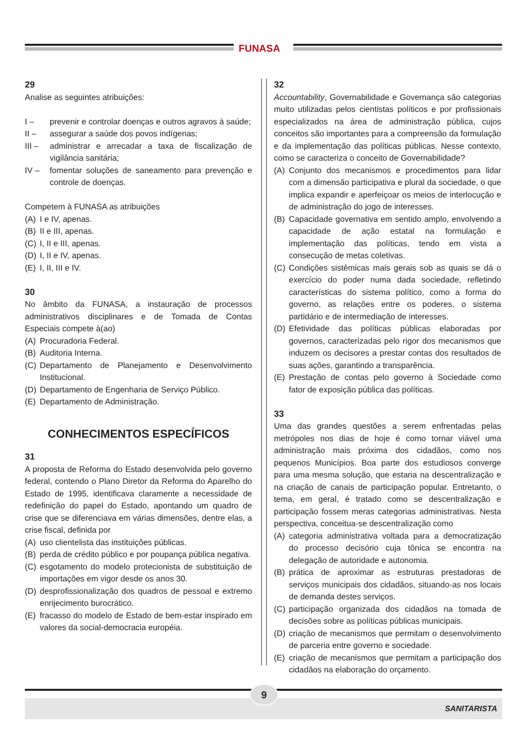FUNASA
29
Analise as seguintes atribuições:
I – prevenir e controlar doenças e outros agravos à saúde;
II – assegurar a saúde dos povos indígenas;
III – administrar e arrecadar a taxa de fiscalização de vigilância sanitária;
IV – fomentar soluções de saneamento para prevenção e controle de doenças.
Competem à FUNASA as atribuições
(A) I e IV, apenas.
(B) II e III, apenas.
(C) I, II e III, apenas.
(D) I, II e IV, apenas.
(E) I, II, III e IV.
30
No âmbito da FUNASA, a instauração de processos administrativos disciplinares e de Tomada de Contas Especiais compete à(ao)
(A) Procuradoria Federal.
(B) Auditoria Interna.
(C) Departamento de Planejamento e Desenvolvimento Institucional.
(D) Departamento de Engenharia de Serviço Público.
(E) Departamento de Administração.
CONHECIMENTOS ESPECÍFICOS
31
A proposta de Reforma do Estado desenvolvida pelo governo federal, contendo o Plano Diretor da Reforma do Aparelho do Estado de 1995, identificava claramente a necessidade de redefinição do papel do Estado, apontando um quadro de crise que se diferenciava em várias dimensões, dentre elas, a crise fiscal, definida por
(A) uso clientelista das instituições públicas.
(B) perda de crédito público e por poupança pública negativa.
(C) esgotamento do modelo protecionista de substituição de importações em vigor desde os anos 30.
(D) desprofissionalização dos quadros de pessoal e extremo enrijecimento burocrático.
(E) fracasso do modelo de Estado de bem-estar inspirado em valores da social-democracia européia.
32
Accountability, Governabilidade e Governança são categorias muito utilizadas pelos cientistas políticos e por profissionais especializados na área de administração pública, cujos conceitos são importantes para a compreensão da formulação e da implementação das políticas públicas. Nesse contexto, como se caracteriza o conceito de Governabilidade?
(A) Conjunto dos mecanismos e procedimentos para lidar com a dimensão participativa e plural da sociedade, o que implica expandir e aperfeiçoar os meios de interlocução e de administração do jogo de interesses.
(B) Capacidade governativa em sentido amplo, envolvendo a capacidade de ação estatal na formulação e implementação das políticas, tendo em vista a consecução de metas coletivas.
(C) Condições sistêmicas mais gerais sob as quais se dá o exercício do poder numa dada sociedade, refletindo características do sistema político, como a forma do governo, as relações entre os poderes, o sistema partidário e de intermediação de interesses.
(D) Efetividade das políticas públicas elaboradas por governos, caracterizadas pelo rigor dos mecanismos que induzem os decisores a prestar contas dos resultados de suas ações, garantindo a transparência.
(E) Prestação de contas pelo governo à Sociedade como fator de exposição pública das políticas.
33
Uma das grandes questões a serem enfrentadas pelas metrópoles nos dias de hoje é como tornar viável uma administração mais próxima dos cidadãos, como nos pequenos Municípios. Boa parte dos estudiosos converge para uma mesma solução, que estaria na descentralização e na criação de canais de participação popular. Entretanto, o tema, em geral, é tratado como se descentralização e participação fossem meras categorias administrativas. Nesta perspectiva, conceitua-se descentralização como
(A) categoria administrativa voltada para a democratização do processo decisório cuja tônica se encontra na delegação de autoridade e autonomia.
(B) prática de aproximar as estruturas prestadoras de serviços municipais dos cidadãos, situando-as nos locais de demanda destes serviços.
(C) participação organizada dos cidadãos na tomada de decisões sobre as políticas públicas municipais.
(D) criação de mecanismos que permitam o desenvolvimento de parceria entre governo e sociedade.
(E) criação de mecanismos que permitam a participação dos cidadãos na elaboração do orçamento.
9
SANITARISTA